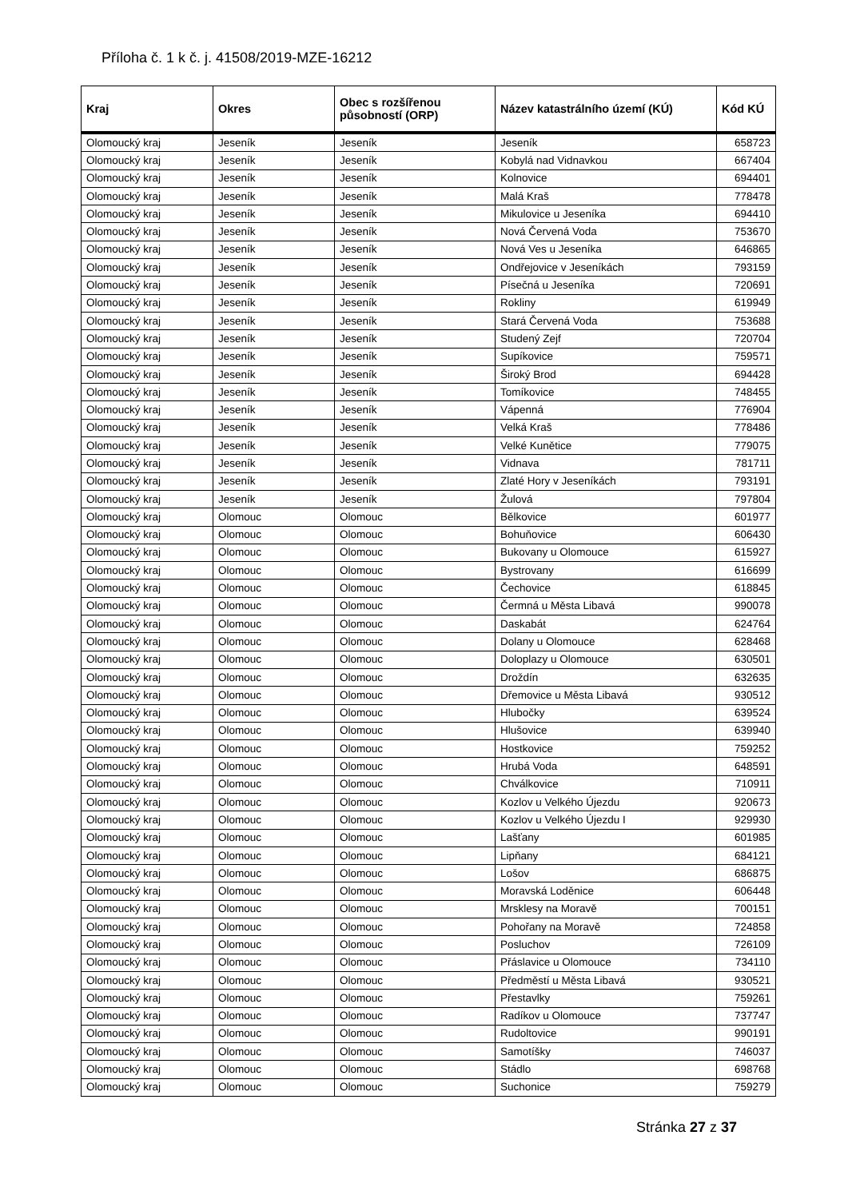Příloha č. 1 k č. j. 41508/2019-MZE-16212
| Kraj | Okres | Obec s rozšířenou působností (ORP) | Název katastrálního území (KÚ) | Kód KÚ |
| --- | --- | --- | --- | --- |
| Olomoucký kraj | Jeseník | Jeseník | Jeseník | 658723 |
| Olomoucký kraj | Jeseník | Jeseník | Kobylá nad Vidnavkou | 667404 |
| Olomoucký kraj | Jeseník | Jeseník | Kolnovice | 694401 |
| Olomoucký kraj | Jeseník | Jeseník | Malá Kraš | 778478 |
| Olomoucký kraj | Jeseník | Jeseník | Mikulovice u Jeseníka | 694410 |
| Olomoucký kraj | Jeseník | Jeseník | Nová Červená Voda | 753670 |
| Olomoucký kraj | Jeseník | Jeseník | Nová Ves u Jeseníka | 646865 |
| Olomoucký kraj | Jeseník | Jeseník | Ondřejovice v Jeseníkách | 793159 |
| Olomoucký kraj | Jeseník | Jeseník | Písečná u Jeseníka | 720691 |
| Olomoucký kraj | Jeseník | Jeseník | Rokliny | 619949 |
| Olomoucký kraj | Jeseník | Jeseník | Stará Červená Voda | 753688 |
| Olomoucký kraj | Jeseník | Jeseník | Studený Zejf | 720704 |
| Olomoucký kraj | Jeseník | Jeseník | Supíkovice | 759571 |
| Olomoucký kraj | Jeseník | Jeseník | Široký Brod | 694428 |
| Olomoucký kraj | Jeseník | Jeseník | Tomíkovice | 748455 |
| Olomoucký kraj | Jeseník | Jeseník | Vápenná | 776904 |
| Olomoucký kraj | Jeseník | Jeseník | Velká Kraš | 778486 |
| Olomoucký kraj | Jeseník | Jeseník | Velké Kunětice | 779075 |
| Olomoucký kraj | Jeseník | Jeseník | Vidnava | 781711 |
| Olomoucký kraj | Jeseník | Jeseník | Zlaté Hory v Jeseníkách | 793191 |
| Olomoucký kraj | Jeseník | Jeseník | Žulová | 797804 |
| Olomoucký kraj | Olomouc | Olomouc | Bělkovice | 601977 |
| Olomoucký kraj | Olomouc | Olomouc | Bohuňovice | 606430 |
| Olomoucký kraj | Olomouc | Olomouc | Bukovany u Olomouce | 615927 |
| Olomoucký kraj | Olomouc | Olomouc | Bystrovany | 616699 |
| Olomoucký kraj | Olomouc | Olomouc | Čechovice | 618845 |
| Olomoucký kraj | Olomouc | Olomouc | Čermná u Města Libavá | 990078 |
| Olomoucký kraj | Olomouc | Olomouc | Daskabát | 624764 |
| Olomoucký kraj | Olomouc | Olomouc | Dolany u Olomouce | 628468 |
| Olomoucký kraj | Olomouc | Olomouc | Doloplazy u Olomouce | 630501 |
| Olomoucký kraj | Olomouc | Olomouc | Droždín | 632635 |
| Olomoucký kraj | Olomouc | Olomouc | Dřemovice u Města Libavá | 930512 |
| Olomoucký kraj | Olomouc | Olomouc | Hlubočky | 639524 |
| Olomoucký kraj | Olomouc | Olomouc | Hlušovice | 639940 |
| Olomoucký kraj | Olomouc | Olomouc | Hostkovice | 759252 |
| Olomoucký kraj | Olomouc | Olomouc | Hrubá Voda | 648591 |
| Olomoucký kraj | Olomouc | Olomouc | Chválkovice | 710911 |
| Olomoucký kraj | Olomouc | Olomouc | Kozlov u Velkého Újezdu | 920673 |
| Olomoucký kraj | Olomouc | Olomouc | Kozlov u Velkého Újezdu I | 929930 |
| Olomoucký kraj | Olomouc | Olomouc | Lašťany | 601985 |
| Olomoucký kraj | Olomouc | Olomouc | Lipňany | 684121 |
| Olomoucký kraj | Olomouc | Olomouc | Lošov | 686875 |
| Olomoucký kraj | Olomouc | Olomouc | Moravská Loděnice | 606448 |
| Olomoucký kraj | Olomouc | Olomouc | Mrsklesy na Moravě | 700151 |
| Olomoucký kraj | Olomouc | Olomouc | Pohořany na Moravě | 724858 |
| Olomoucký kraj | Olomouc | Olomouc | Posluchov | 726109 |
| Olomoucký kraj | Olomouc | Olomouc | Přáslavice u Olomouce | 734110 |
| Olomoucký kraj | Olomouc | Olomouc | Předměstí u Města Libavá | 930521 |
| Olomoucký kraj | Olomouc | Olomouc | Přestavlky | 759261 |
| Olomoucký kraj | Olomouc | Olomouc | Radíkov u Olomouce | 737747 |
| Olomoucký kraj | Olomouc | Olomouc | Rudoltovice | 990191 |
| Olomoucký kraj | Olomouc | Olomouc | Samotíšky | 746037 |
| Olomoucký kraj | Olomouc | Olomouc | Stádlo | 698768 |
| Olomoucký kraj | Olomouc | Olomouc | Suchonice | 759279 |
Stránka 27 z 37